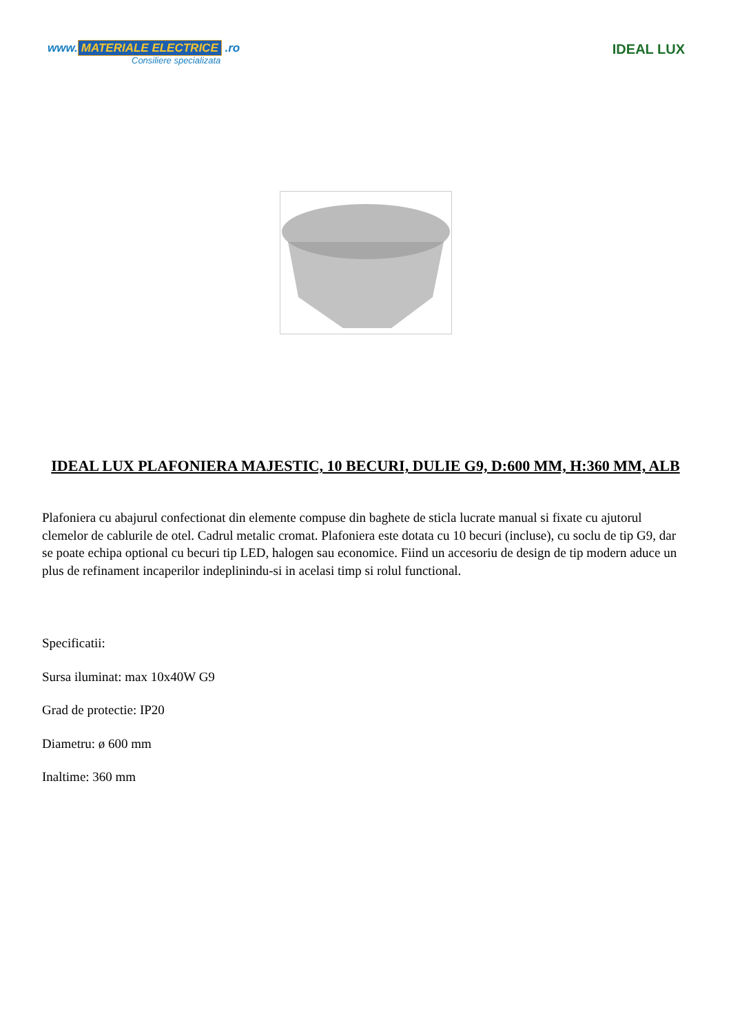www. MATERIALE ELECTRICE .ro
Consiliere specializata
IDEAL LUX
IDEAL LUX PLAFONIERA MAJESTIC, 10 BECURI, DULIE G9, D:600 MM, H:360 MM, ALB
Plafoniera cu abajurul confectionat din elemente compuse din baghete de sticla lucrate manual si fixate cu ajutorul clemelor de cablurile de otel. Cadrul metalic cromat. Plafoniera este dotata cu 10 becuri (incluse), cu soclu de tip G9, dar se poate echipa optional cu becuri tip LED, halogen sau economice. Fiind un accesoriu de design de tip modern aduce un plus de refinament incaperilor indeplinindu-si in acelasi timp si rolul functional.
Specificatii:
Sursa iluminat: max 10x40W G9
Grad de protectie: IP20
Diametru: ø 600 mm
Inaltime: 360 mm